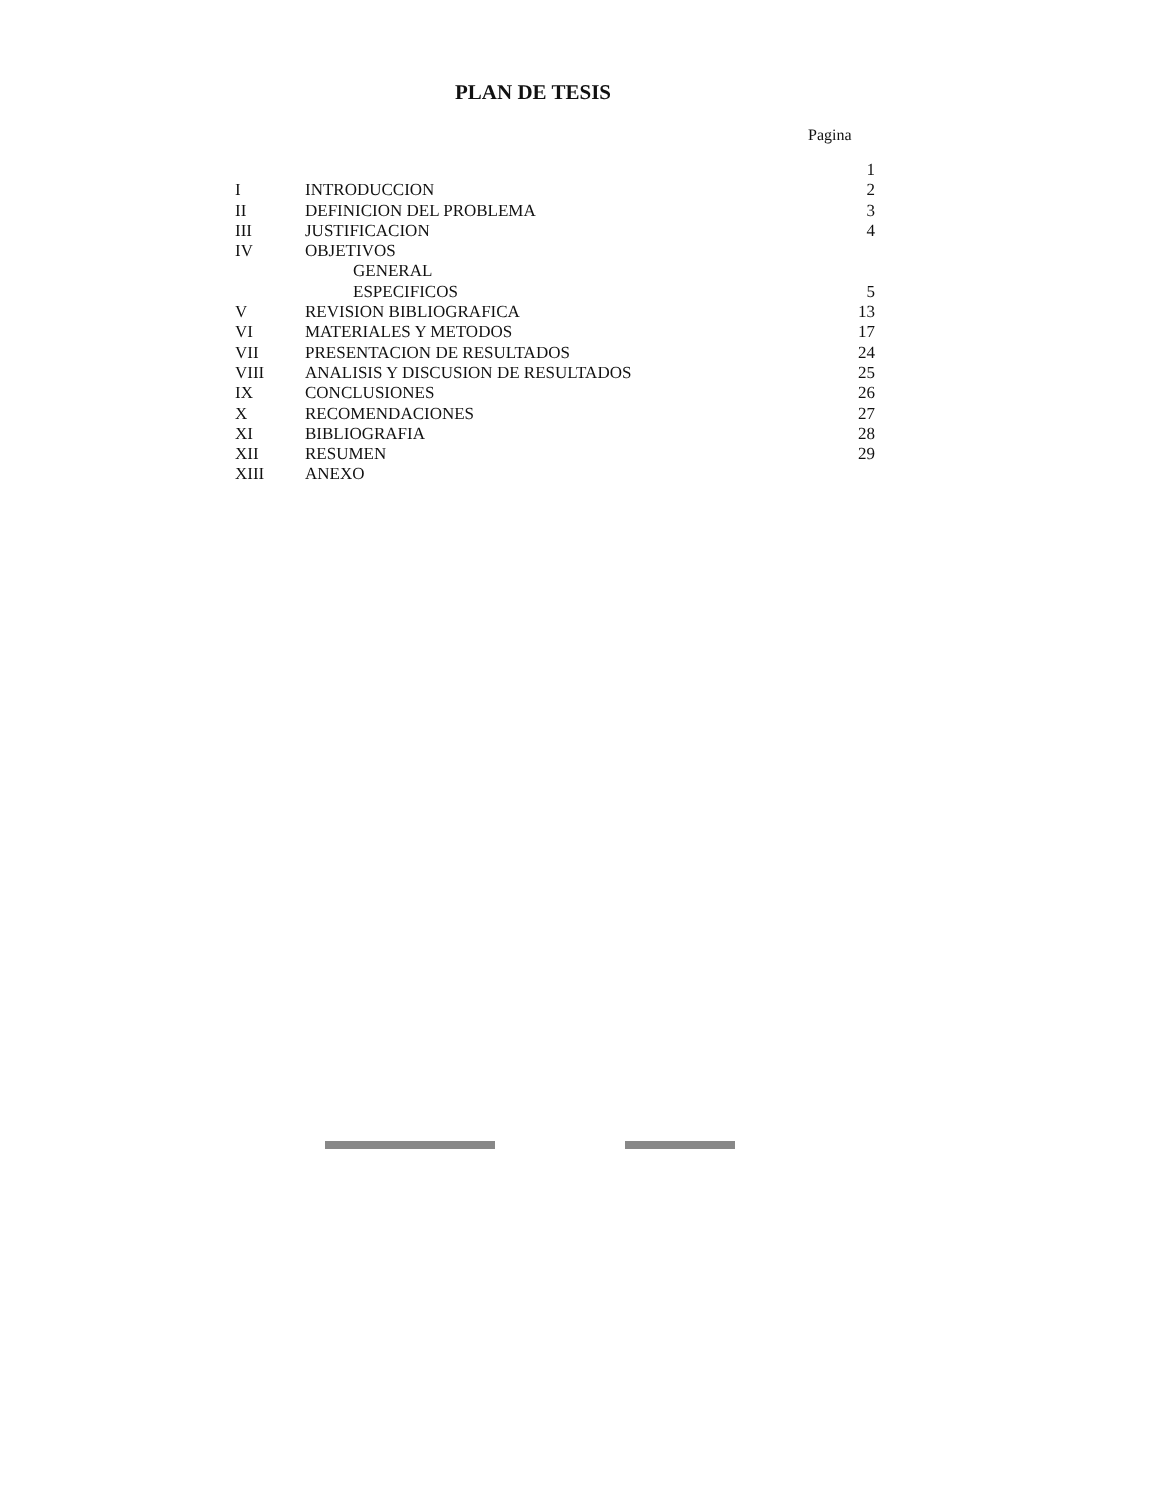PLAN DE TESIS
Pagina
1
I INTRODUCCION 2
II DEFINICION DEL PROBLEMA 3
III JUSTIFICACION 4
IV OBJETIVOS
GENERAL
ESPECIFICOS 5
V REVISION BIBLIOGRAFICA 13
VI MATERIALES Y METODOS 17
VII PRESENTACION DE RESULTADOS 24
VIII ANALISIS Y DISCUSION DE RESULTADOS 25
IX CONCLUSIONES 26
X RECOMENDACIONES 27
XI BIBLIOGRAFIA 28
XII RESUMEN 29
XIII ANEXO